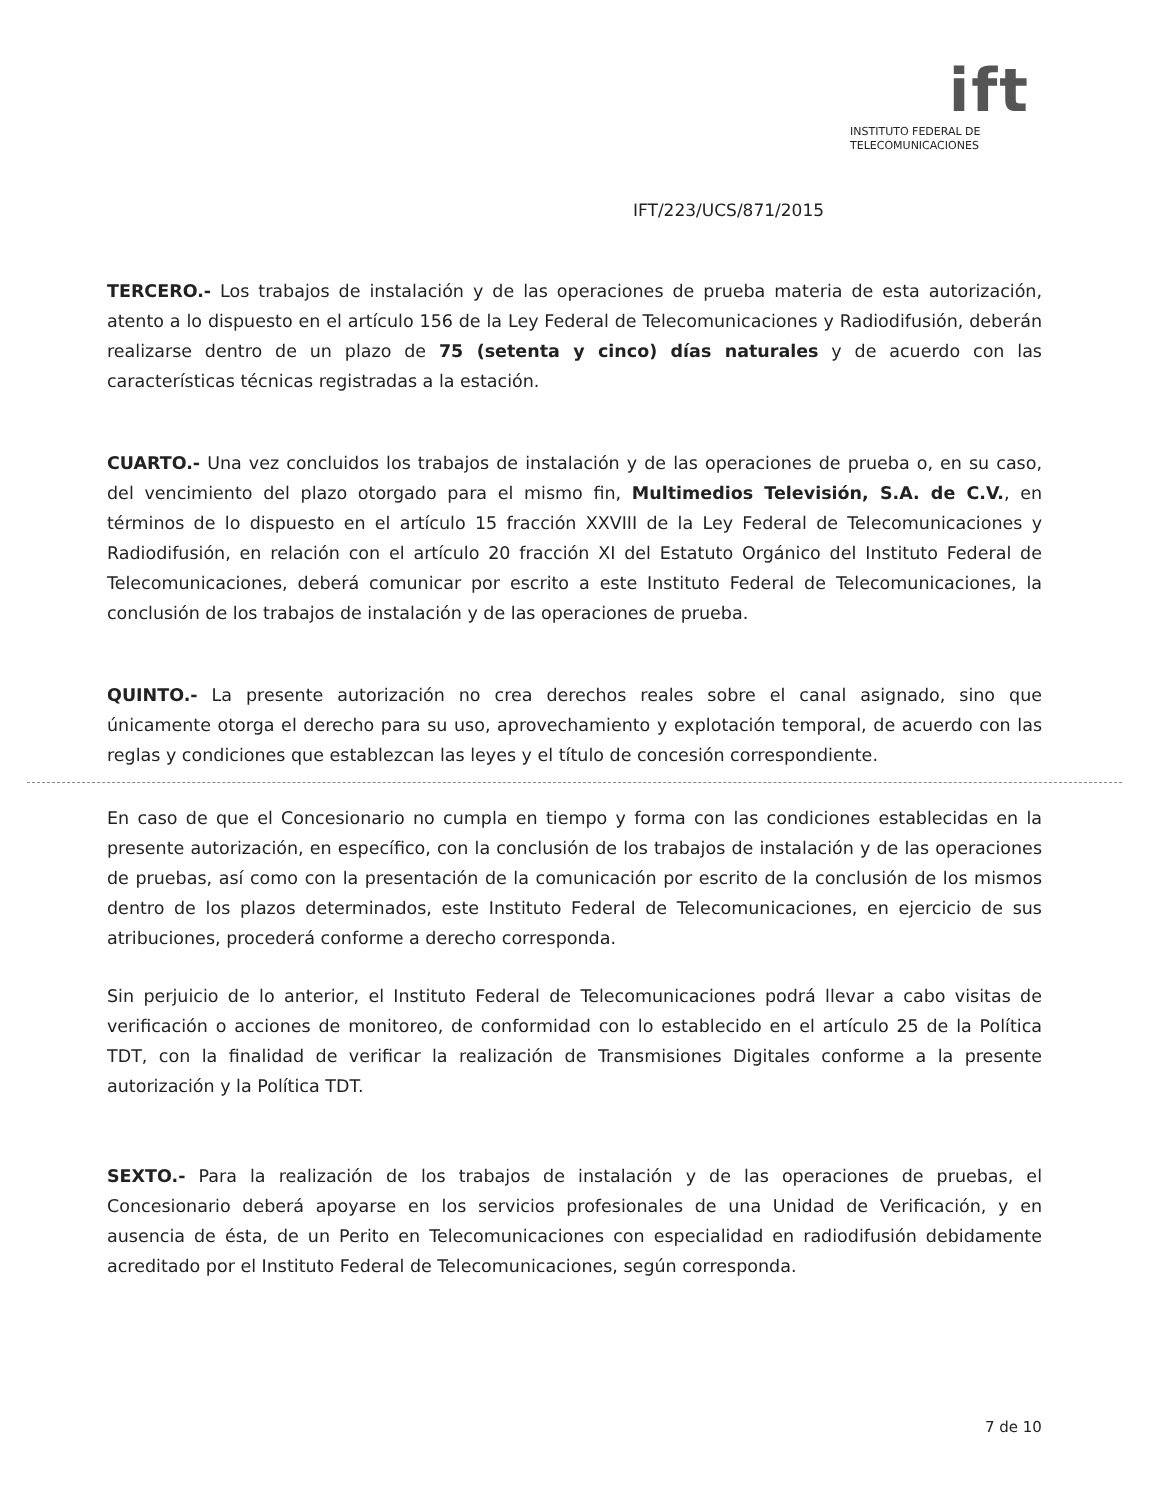ift
INSTITUTO FEDERAL DE
TELECOMUNICACIONES
IFT/223/UCS/871/2015
TERCERO.- Los trabajos de instalación y de las operaciones de prueba materia de esta autorización, atento a lo dispuesto en el artículo 156 de la Ley Federal de Telecomunicaciones y Radiodifusión, deberán realizarse dentro de un plazo de 75 (setenta y cinco) días naturales y de acuerdo con las características técnicas registradas a la estación.
CUARTO.- Una vez concluidos los trabajos de instalación y de las operaciones de prueba o, en su caso, del vencimiento del plazo otorgado para el mismo fin, Multimedios Televisión, S.A. de C.V., en términos de lo dispuesto en el artículo 15 fracción XXVIII de la Ley Federal de Telecomunicaciones y Radiodifusión, en relación con el artículo 20 fracción XI del Estatuto Orgánico del Instituto Federal de Telecomunicaciones, deberá comunicar por escrito a este Instituto Federal de Telecomunicaciones, la conclusión de los trabajos de instalación y de las operaciones de prueba.
QUINTO.- La presente autorización no crea derechos reales sobre el canal asignado, sino que únicamente otorga el derecho para su uso, aprovechamiento y explotación temporal, de acuerdo con las reglas y condiciones que establezcan las leyes y el título de concesión correspondiente.
En caso de que el Concesionario no cumpla en tiempo y forma con las condiciones establecidas en la presente autorización, en específico, con la conclusión de los trabajos de instalación y de las operaciones de pruebas, así como con la presentación de la comunicación por escrito de la conclusión de los mismos dentro de los plazos determinados, este Instituto Federal de Telecomunicaciones, en ejercicio de sus atribuciones, procederá conforme a derecho corresponda.
Sin perjuicio de lo anterior, el Instituto Federal de Telecomunicaciones podrá llevar a cabo visitas de verificación o acciones de monitoreo, de conformidad con lo establecido en el artículo 25 de la Política TDT, con la finalidad de verificar la realización de Transmisiones Digitales conforme a la presente autorización y la Política TDT.
SEXTO.- Para la realización de los trabajos de instalación y de las operaciones de pruebas, el Concesionario deberá apoyarse en los servicios profesionales de una Unidad de Verificación, y en ausencia de ésta, de un Perito en Telecomunicaciones con especialidad en radiodifusión debidamente acreditado por el Instituto Federal de Telecomunicaciones, según corresponda.
7 de 10